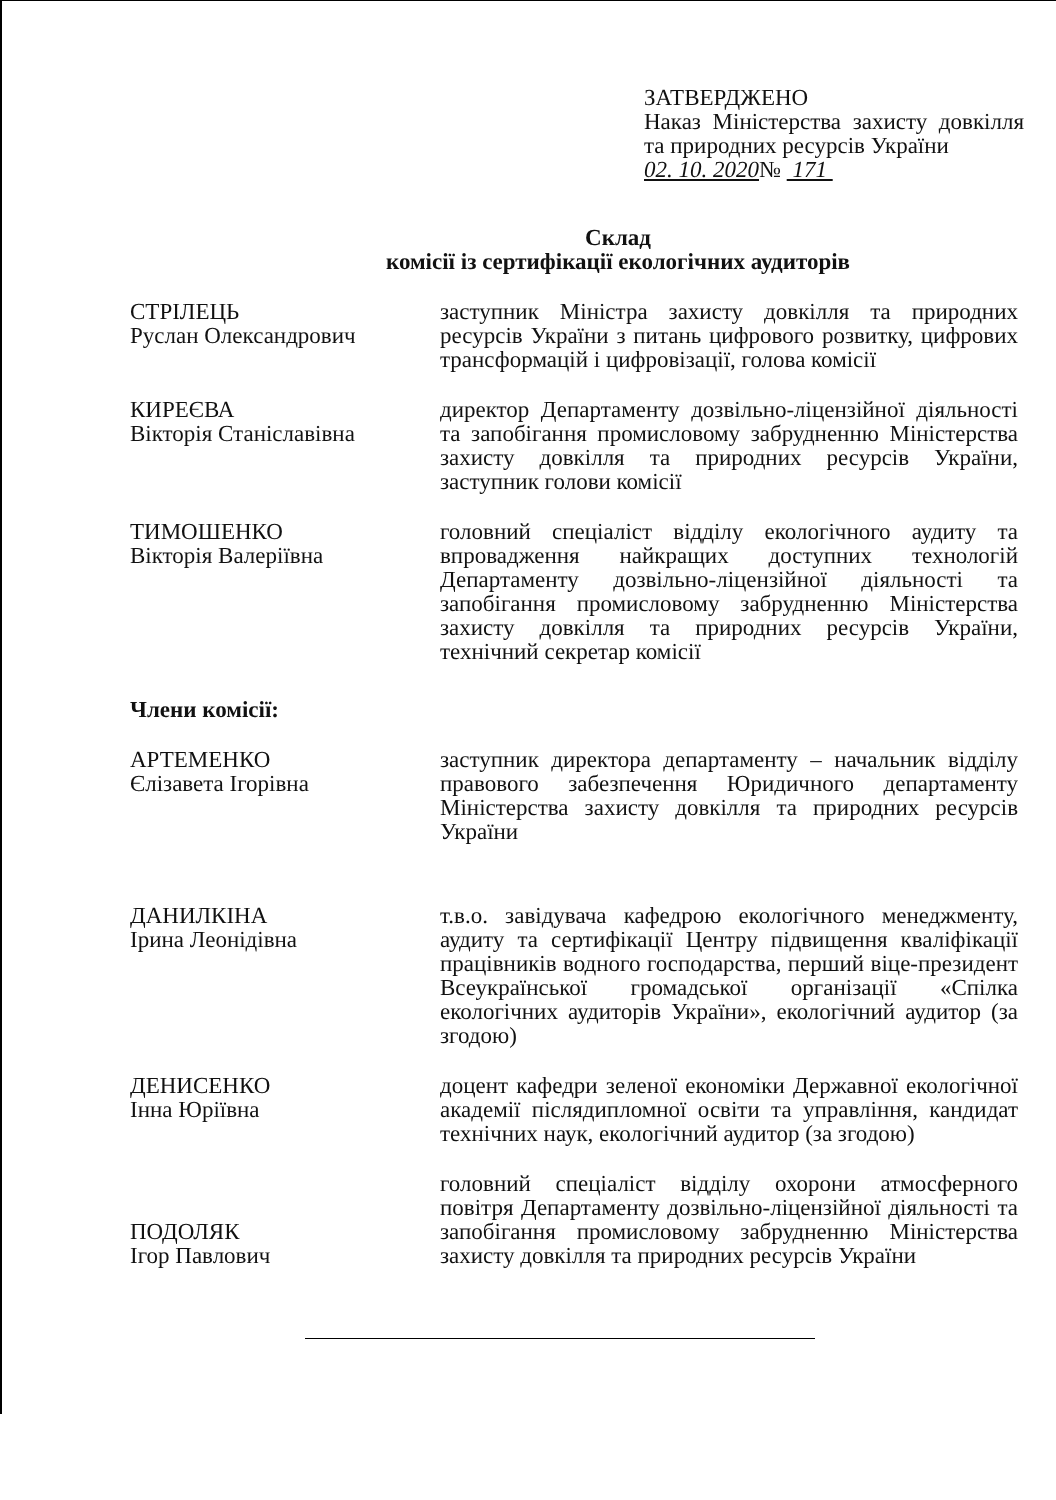ЗАТВЕРДЖЕНО
Наказ Міністерства захисту довкілля та природних ресурсів України
02. 10. 2020№ 171
Склад
комісії із сертифікації екологічних аудиторів
СТРІЛЕЦЬ
Руслан Олександрович
заступник Міністра захисту довкілля та природних ресурсів України з питань цифрового розвитку, цифрових трансформацій і цифровізації, голова комісії
КИРЕЄВА
Вікторія Станіславівна
директор Департаменту дозвільно-ліцензійної діяльності та запобігання промисловому забрудненню Міністерства захисту довкілля та природних ресурсів України, заступник голови комісії
ТИМОШЕНКО
Вікторія Валеріївна
головний спеціаліст відділу екологічного аудиту та впровадження найкращих доступних технологій Департаменту дозвільно-ліцензійної діяльності та запобігання промисловому забрудненню Міністерства захисту довкілля та природних ресурсів України, технічний секретар комісії
Члени комісії:
АРТЕМЕНКО
Єлізавета Ігорівна
заступник директора департаменту – начальник відділу правового забезпечення Юридичного департаменту Міністерства захисту довкілля та природних ресурсів України
ДАНИЛКІНА
Ірина Леонідівна
т.в.о. завідувача кафедрою екологічного менеджменту, аудиту та сертифікації Центру підвищення кваліфікації працівників водного господарства, перший віце-президент Всеукраїнської громадської організації «Спілка екологічних аудиторів України», екологічний аудитор (за згодою)
ДЕНИСЕНКО
Інна Юріївна
доцент кафедри зеленої економіки Державної екологічної академії післядипломної освіти та управління, кандидат технічних наук, екологічний аудитор (за згодою)
ПОДОЛЯК
Ігор Павлович
головний спеціаліст відділу охорони атмосферного повітря Департаменту дозвільно-ліцензійної діяльності та запобігання промисловому забрудненню Міністерства захисту довкілля та природних ресурсів України